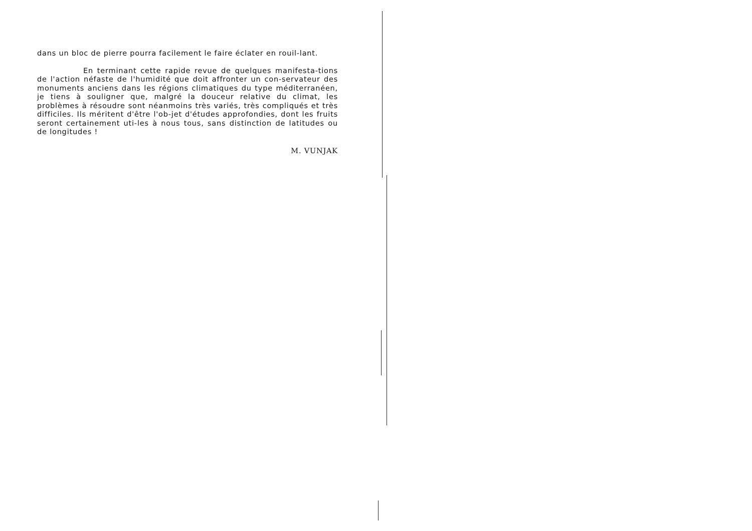dans un bloc de pierre pourra facilement le faire éclater en rouil-lant.
En terminant cette rapide revue de quelques manifesta-tions de l'action néfaste de l'humidité que doit affronter un con-servateur des monuments anciens dans les régions climatiques du type méditerranéen, je tiens à souligner que, malgré la douceur relative du climat, les problèmes à résoudre sont néanmoins très variés, très compliqués et très difficiles. Ils méritent d'être l'ob-jet d'études approfondies, dont les fruits seront certainement uti-les à nous tous, sans distinction de latitudes ou de longitudes !
M. VUNJAK